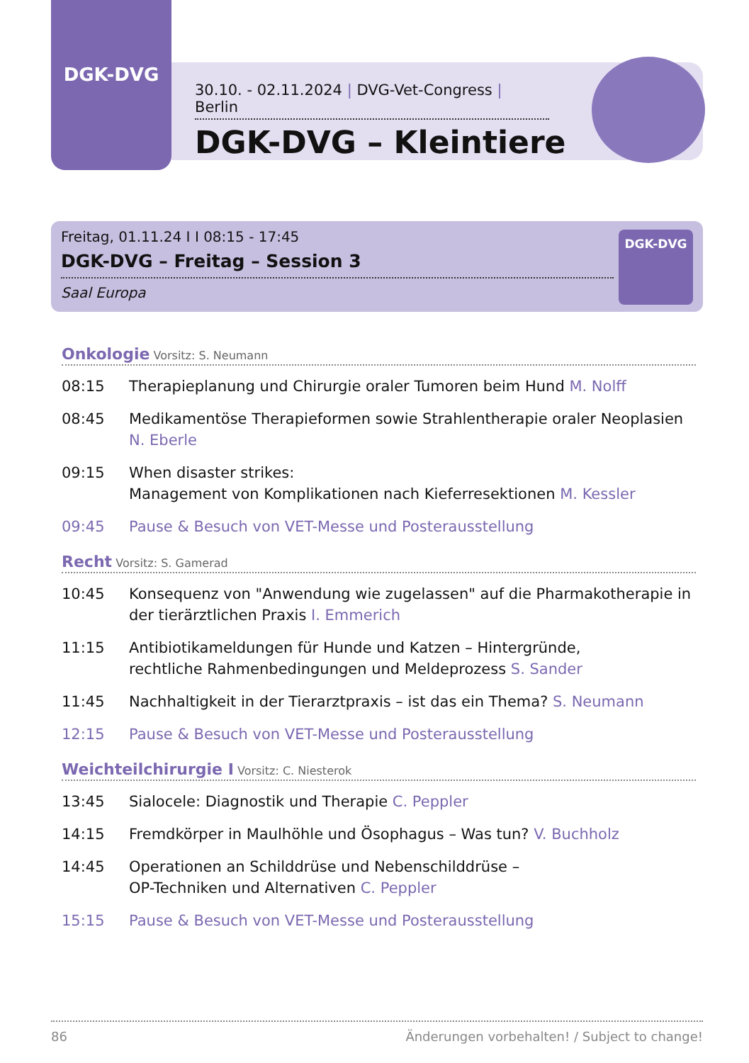DGK-DVG
30.10. - 02.11.2024 | DVG-Vet-Congress | Berlin
DGK-DVG – Kleintiere
Freitag, 01.11.24 I I 08:15 - 17:45
DGK-DVG – Freitag – Session 3
Saal Europa
DGK-DVG
Onkologie Vorsitz: S. Neumann
08:15 Therapieplanung und Chirurgie oraler Tumoren beim Hund M. Nolff
08:45 Medikamentöse Therapieformen sowie Strahlentherapie oraler Neoplasien N. Eberle
09:15 When disaster strikes:
Management von Komplikationen nach Kieferresektionen M. Kessler
09:45 Pause & Besuch von VET-Messe und Posterausstellung
Recht Vorsitz: S. Gamerad
10:45 Konsequenz von "Anwendung wie zugelassen" auf die Pharmakotherapie in der tierärztlichen Praxis I. Emmerich
11:15 Antibiotikameldungen für Hunde und Katzen – Hintergründe,
rechtliche Rahmenbedingungen und Meldeprozess S. Sander
11:45 Nachhaltigkeit in der Tierarztpraxis – ist das ein Thema? S. Neumann
12:15 Pause & Besuch von VET-Messe und Posterausstellung
Weichteilchirurgie I Vorsitz: C. Niesterok
13:45 Sialocele: Diagnostik und Therapie C. Peppler
14:15 Fremdkörper in Maulhöhle und Ösophagus – Was tun? V. Buchholz
14:45 Operationen an Schilddrüse und Nebenschilddrüse –
OP-Techniken und Alternativen C. Peppler
15:15 Pause & Besuch von VET-Messe und Posterausstellung
86 Änderungen vorbehalten! / Subject to change!